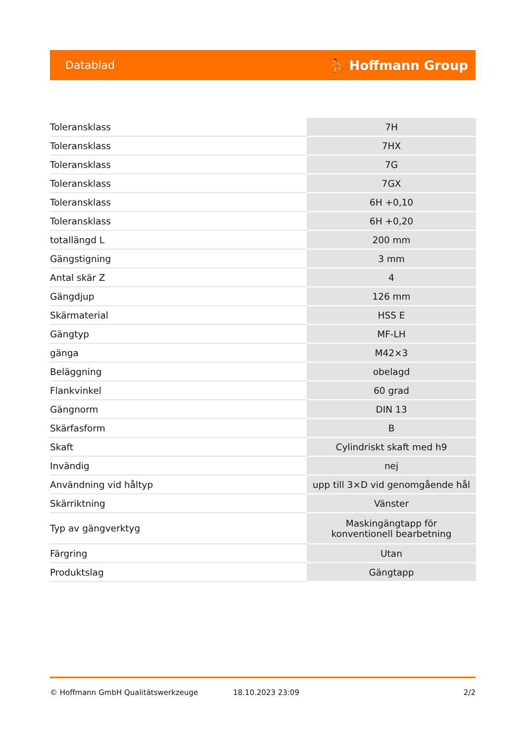Datablad ⛹ Hoffmann Group
| Toleransklass | 7H |
| Toleransklass | 7HX |
| Toleransklass | 7G |
| Toleransklass | 7GX |
| Toleransklass | 6H +0,10 |
| Toleransklass | 6H +0,20 |
| totallängd L | 200 mm |
| Gängstigning | 3 mm |
| Antal skär Z | 4 |
| Gängdjup | 126 mm |
| Skärmaterial | HSS E |
| Gängtyp | MF-LH |
| gänga | M42×3 |
| Beläggning | obelagd |
| Flankvinkel | 60 grad |
| Gängnorm | DIN 13 |
| Skärfasform | B |
| Skaft | Cylindriskt skaft med h9 |
| Invändig | nej |
| Användning vid hål­typ | upp till 3×D vid genomgående hål |
| Skärriktning | Vänster |
| Typ av gängverktyg | Maskingängtapp för konventionell bearbetning |
| Färgring | Utan |
| Produktslag | Gängtapp |
© Hoffmann GmbH Qualitätswerkzeuge 18.10.2023 23:09 2/2